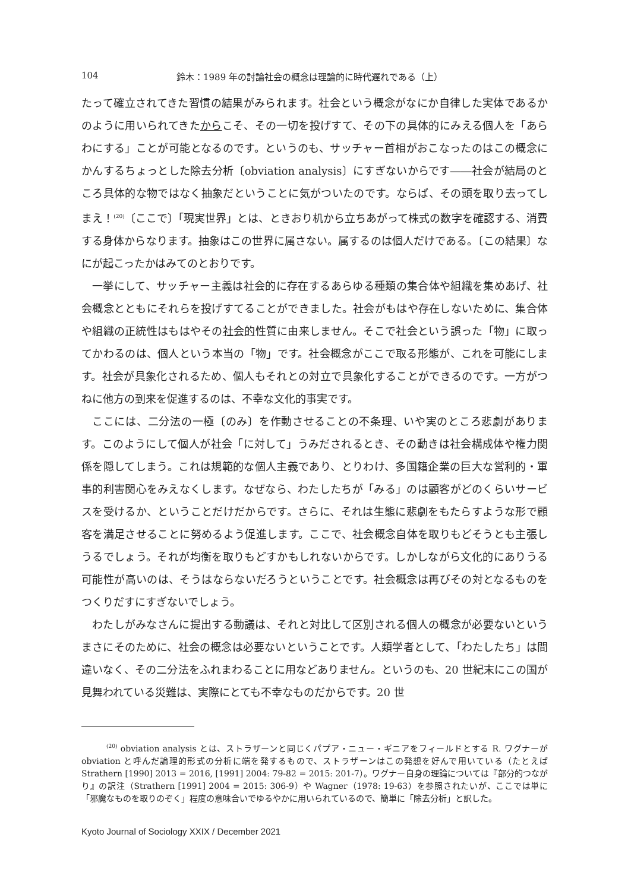104 鈴木：1989 年の討論社会の概念は理論的に時代遅れである（上）
たって確立されてきた習慣の結果がみられます。社会という概念がなにか自律した実体であるかのように用いられてきたからこそ、その一切を投げすて、その下の具体的にみえる個人を「あらわにする」ことが可能となるのです。というのも、サッチャー首相がおこなったのはこの概念にかんするちょっとした除去分析〔obviation analysis〕にすぎないからです――社会が結局のところ具体的な物ではなく抽象だということに気がついたのです。ならば、その頭を取り去ってしまえ！<sup>(20)</sup>〔ここで〕「現実世界」とは、ときおり机から立ちあがって株式の数字を確認する、消費する身体からなります。抽象はこの世界に属さない。属するのは個人だけである。〔この結果〕なにが起こったかはみてのとおりです。
一挙にして、サッチャー主義は社会的に存在するあらゆる種類の集合体や組織を集めあげ、社会概念とともにそれらを投げすてることができました。社会がもはや存在しないために、集合体や組織の正統性はもはやその社会的性質に由来しません。そこで社会という誤った「物」に取ってかわるのは、個人という本当の「物」です。社会概念がここで取る形態が、これを可能にします。社会が具象化されるため、個人もそれとの対立で具象化することができるのです。一方がつねに他方の到来を促進するのは、不幸な文化的事実です。
ここには、二分法の一極〔のみ〕を作動させることの不条理、いや実のところ悲劇があります。このようにして個人が社会「に対して」うみだされるとき、その動きは社会構成体や権力関係を隠してしまう。これは規範的な個人主義であり、とりわけ、多国籍企業の巨大な営利的・軍事的利害関心をみえなくします。なぜなら、わたしたちが「みる」のは顧客がどのくらいサービスを受けるか、ということだけだからです。さらに、それは生態に悲劇をもたらすような形で顧客を満足させることに努めるよう促進します。ここで、社会概念自体を取りもどそうとも主張しうるでしょう。それが均衡を取りもどすかもしれないからです。しかしながら文化的にありうる可能性が高いのは、そうはならないだろうということです。社会概念は再びその対となるものをつくりだすにすぎないでしょう。
わたしがみなさんに提出する動議は、それと対比して区別される個人の概念が必要ないというまさにそのために、社会の概念は必要ないということです。人類学者として、「わたしたち」は間違いなく、その二分法をふれまわることに用などありません。というのも、20 世紀末にこの国が見舞われている災難は、実際にとても不幸なものだからです。20 世
<sup>(20)</sup> obviation analysis とは、ストラザーンと同じくパプア・ニュー・ギニアをフィールドとする R. ワグナーが obviation と呼んだ論理的形式の分析に端を発するもので、ストラザーンはこの発想を好んで用いている（たとえば Strathern [1990] 2013 = 2016, [1991] 2004: 79-82 = 2015: 201-7）。ワグナー自身の理論については『部分的つながり』の訳注（Strathern [1991] 2004 = 2015: 306-9）や Wagner（1978: 19-63）を参照されたいが、ここでは単に「邪魔なものを取りのぞく」程度の意味合いでゆるやかに用いられているので、簡単に「除去分析」と訳した。
Kyoto Journal of Sociology XXIX / December 2021